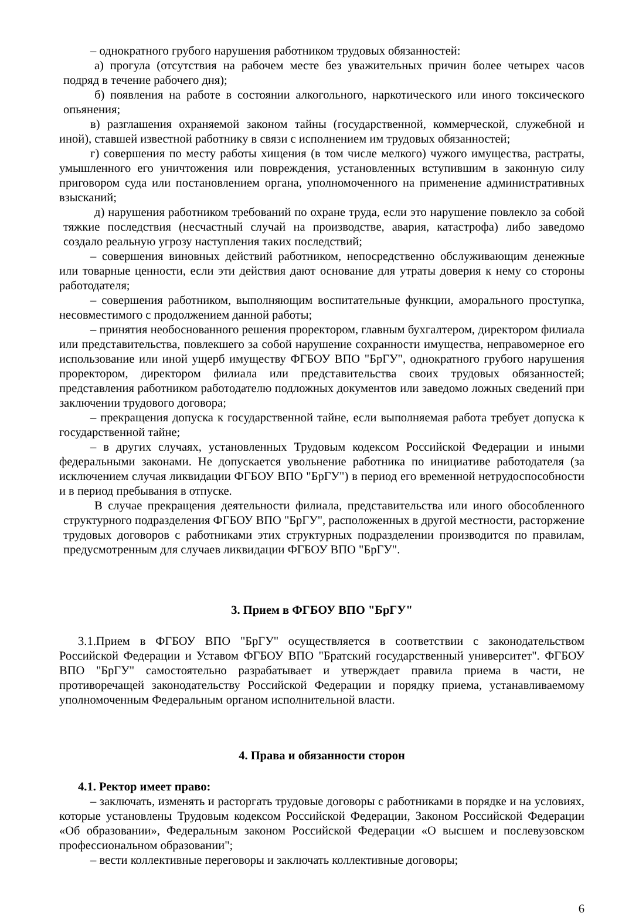– однократного грубого нарушения работником трудовых обязанностей:
а) прогула (отсутствия на рабочем месте без уважительных причин более четырех часов подряд в течение рабочего дня);
б) появления на работе в состоянии алкогольного, наркотического или иного токсического опьянения;
в) разглашения охраняемой законом тайны (государственной, коммерческой, служебной и иной), ставшей известной работнику в связи с исполнением им трудовых обязанностей;
г) совершения по месту работы хищения (в том числе мелкого) чужого имущества, растраты, умышленного его уничтожения или повреждения, установленных вступившим в законную силу приговором суда или постановлением органа, уполномоченного на применение административных взысканий;
д) нарушения работником требований по охране труда, если это нарушение повлекло за собой тяжкие последствия (несчастный случай на производстве, авария, катастрофа) либо заведомо создало реальную угрозу наступления таких последствий;
– совершения виновных действий работником, непосредственно обслуживающим денежные или товарные ценности, если эти действия дают основание для утраты доверия к нему со стороны работодателя;
– совершения работником, выполняющим воспитательные функции, аморального проступка, несовместимого с продолжением данной работы;
– принятия необоснованного решения проректором, главным бухгалтером, директором филиала или представительства, повлекшего за собой нарушение сохранности имущества, неправомерное его использование или иной ущерб имуществу ФГБОУ ВПО "БрГУ", однократного грубого нарушения проректором, директором филиала или представительства своих трудовых обязанностей; представления работником работодателю подложных документов или заведомо ложных сведений при заключении трудового договора;
– прекращения допуска к государственной тайне, если выполняемая работа требует допуска к государственной тайне;
– в других случаях, установленных Трудовым кодексом Российской Федерации и иными федеральными законами. Не допускается увольнение работника по инициативе работодателя (за исключением случая ликвидации ФГБОУ ВПО "БрГУ") в период его временной нетрудоспособности и в период пребывания в отпуске.
В случае прекращения деятельности филиала, представительства или иного обособленного структурного подразделения ФГБОУ ВПО "БрГУ", расположенных в другой местности, расторжение трудовых договоров с работниками этих структурных подразделении производится по правилам, предусмотренным для случаев ликвидации ФГБОУ ВПО "БрГУ".
3. Прием в ФГБОУ ВПО "БрГУ"
3.1.Прием в ФГБОУ ВПО "БрГУ" осуществляется в соответствии с законодательством Российской Федерации и Уставом ФГБОУ ВПО "Братский государственный университет". ФГБОУ ВПО "БрГУ" самостоятельно разрабатывает и утверждает правила приема в части, не противоречащей законодательству Российской Федерации и порядку приема, устанавливаемому уполномоченным Федеральным органом исполнительной власти.
4. Права и обязанности сторон
4.1. Ректор имеет право:
– заключать, изменять и расторгать трудовые договоры с работниками в порядке и на условиях, которые установлены Трудовым кодексом Российской Федерации, Законом Российской Федерации «Об образовании», Федеральным законом Российской Федерации «О высшем и послевузовском профессиональном образовании";
– вести коллективные переговоры и заключать коллективные договоры;
6